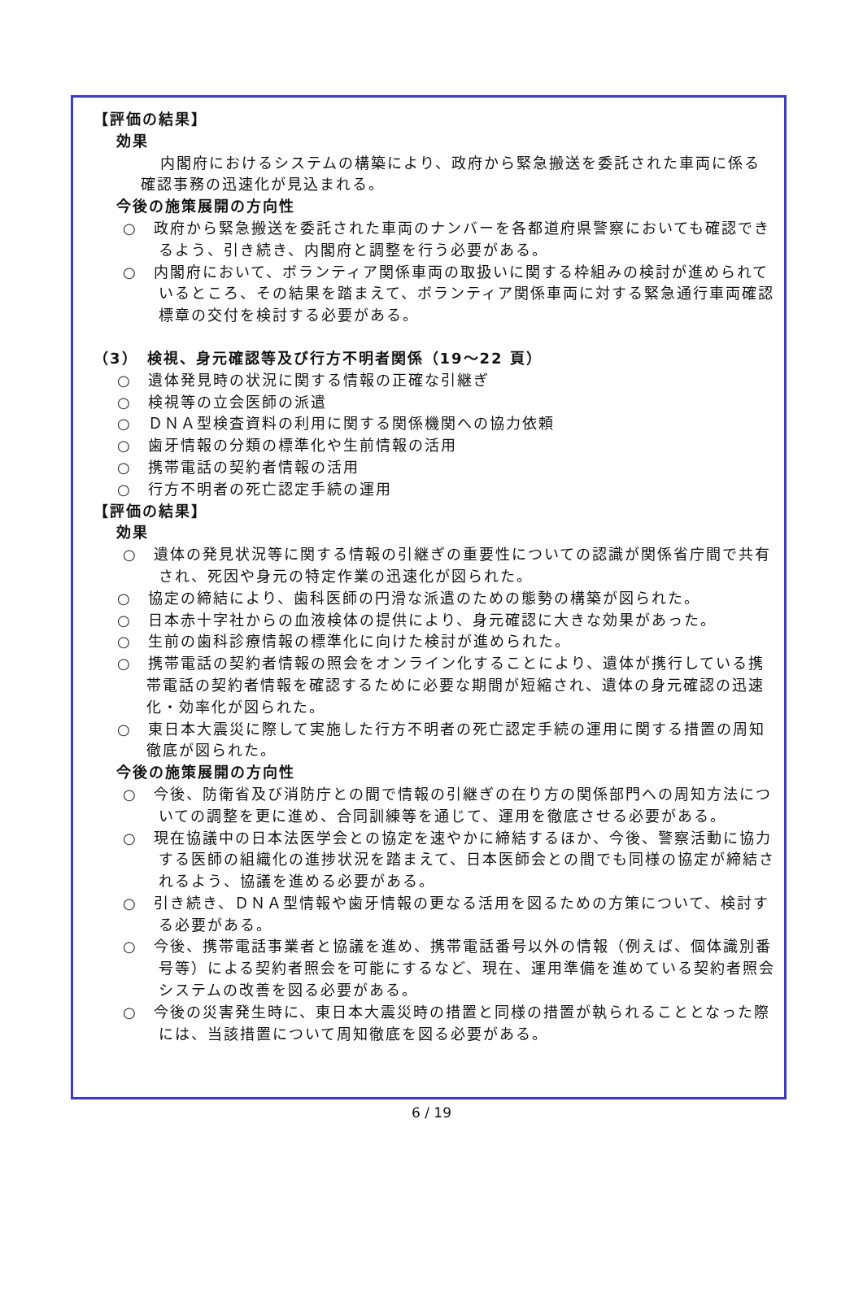【評価の結果】
効果
内閣府におけるシステムの構築により、政府から緊急搬送を委託された車両に係る確認事務の迅速化が見込まれる。
今後の施策展開の方向性
○　政府から緊急搬送を委託された車両のナンバーを各都道府県警察においても確認できるよう、引き続き、内閣府と調整を行う必要がある。
○　内閣府において、ボランティア関係車両の取扱いに関する枠組みの検討が進められているところ、その結果を踏まえて、ボランティア関係車両に対する緊急通行車両確認標章の交付を検討する必要がある。
（3）　検視、身元確認等及び行方不明者関係（19～22 頁）
○　遺体発見時の状況に関する情報の正確な引継ぎ
○　検視等の立会医師の派遣
○　ＤＮＡ型検査資料の利用に関する関係機関への協力依頼
○　歯牙情報の分類の標準化や生前情報の活用
○　携帯電話の契約者情報の活用
○　行方不明者の死亡認定手続の運用
【評価の結果】
効果
○　遺体の発見状況等に関する情報の引継ぎの重要性についての認識が関係省庁間で共有され、死因や身元の特定作業の迅速化が図られた。
○　協定の締結により、歯科医師の円滑な派遣のための態勢の構築が図られた。
○　日本赤十字社からの血液検体の提供により、身元確認に大きな効果があった。
○　生前の歯科診療情報の標準化に向けた検討が進められた。
○　携帯電話の契約者情報の照会をオンライン化することにより、遺体が携行している携帯電話の契約者情報を確認するために必要な期間が短縮され、遺体の身元確認の迅速化・効率化が図られた。
○　東日本大震災に際して実施した行方不明者の死亡認定手続の運用に関する措置の周知徹底が図られた。
今後の施策展開の方向性
○　今後、防衛省及び消防庁との間で情報の引継ぎの在り方の関係部門への周知方法についての調整を更に進め、合同訓練等を通じて、運用を徹底させる必要がある。
○　現在協議中の日本法医学会との協定を速やかに締結するほか、今後、警察活動に協力する医師の組織化の進捗状況を踏まえて、日本医師会との間でも同様の協定が締結されるよう、協議を進める必要がある。
○　引き続き、ＤＮＡ型情報や歯牙情報の更なる活用を図るための方策について、検討する必要がある。
○　今後、携帯電話事業者と協議を進め、携帯電話番号以外の情報（例えば、個体識別番号等）による契約者照会を可能にするなど、現在、運用準備を進めている契約者照会システムの改善を図る必要がある。
○　今後の災害発生時に、東日本大震災時の措置と同様の措置が執られることとなった際には、当該措置について周知徹底を図る必要がある。
6 / 19